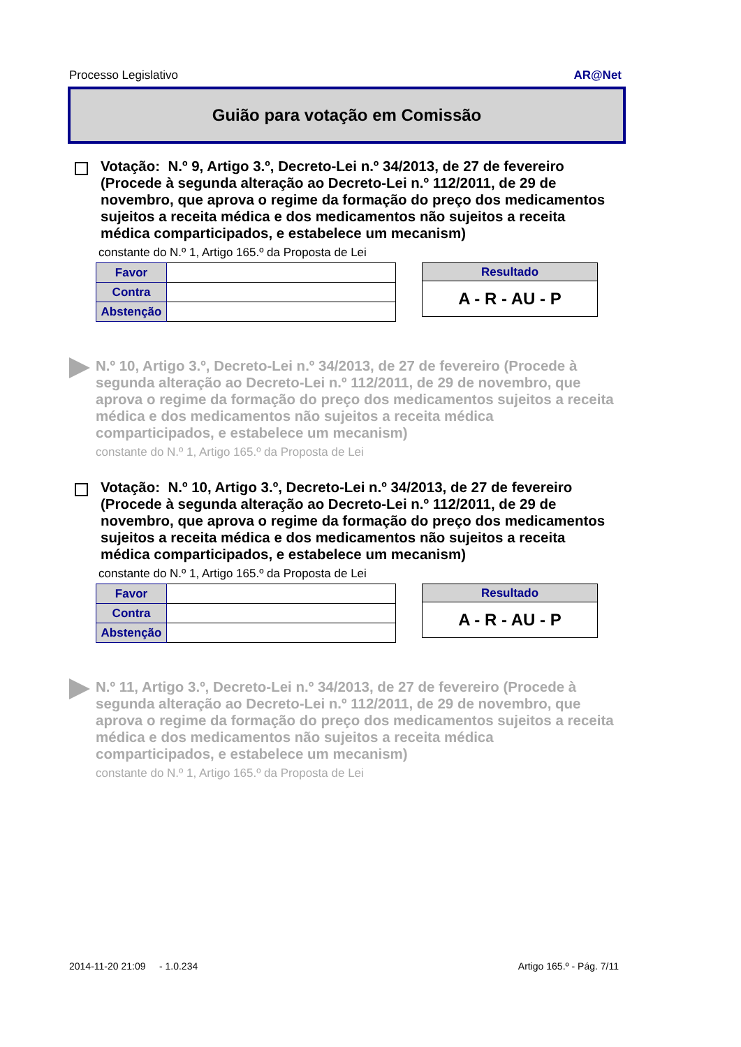Processo Legislativo AR@Net
Guião para votação em Comissão
Votação: N.º 9, Artigo 3.º, Decreto-Lei n.º 34/2013, de 27 de fevereiro (Procede à segunda alteração ao Decreto-Lei n.º 112/2011, de 29 de novembro, que aprova o regime da formação do preço dos medicamentos sujeitos a receita médica e dos medicamentos não sujeitos a receita médica comparticipados, e estabelece um mecanism)
constante do N.º 1, Artigo 165.º da Proposta de Lei
| Favor | |
| Contra | |
| Abstenção | |
Resultado
A - R - AU - P
N.º 10, Artigo 3.º, Decreto-Lei n.º 34/2013, de 27 de fevereiro (Procede à segunda alteração ao Decreto-Lei n.º 112/2011, de 29 de novembro, que aprova o regime da formação do preço dos medicamentos sujeitos a receita médica e dos medicamentos não sujeitos a receita médica comparticipados, e estabelece um mecanism)
constante do N.º 1, Artigo 165.º da Proposta de Lei
Votação: N.º 10, Artigo 3.º, Decreto-Lei n.º 34/2013, de 27 de fevereiro (Procede à segunda alteração ao Decreto-Lei n.º 112/2011, de 29 de novembro, que aprova o regime da formação do preço dos medicamentos sujeitos a receita médica e dos medicamentos não sujeitos a receita médica comparticipados, e estabelece um mecanism)
constante do N.º 1, Artigo 165.º da Proposta de Lei
| Favor | |
| Contra | |
| Abstenção | |
Resultado
A - R - AU - P
N.º 11, Artigo 3.º, Decreto-Lei n.º 34/2013, de 27 de fevereiro (Procede à segunda alteração ao Decreto-Lei n.º 112/2011, de 29 de novembro, que aprova o regime da formação do preço dos medicamentos sujeitos a receita médica e dos medicamentos não sujeitos a receita médica comparticipados, e estabelece um mecanism)
constante do N.º 1, Artigo 165.º da Proposta de Lei
2014-11-20 21:09 - 1.0.234 Artigo 165.º - Pág. 7/11